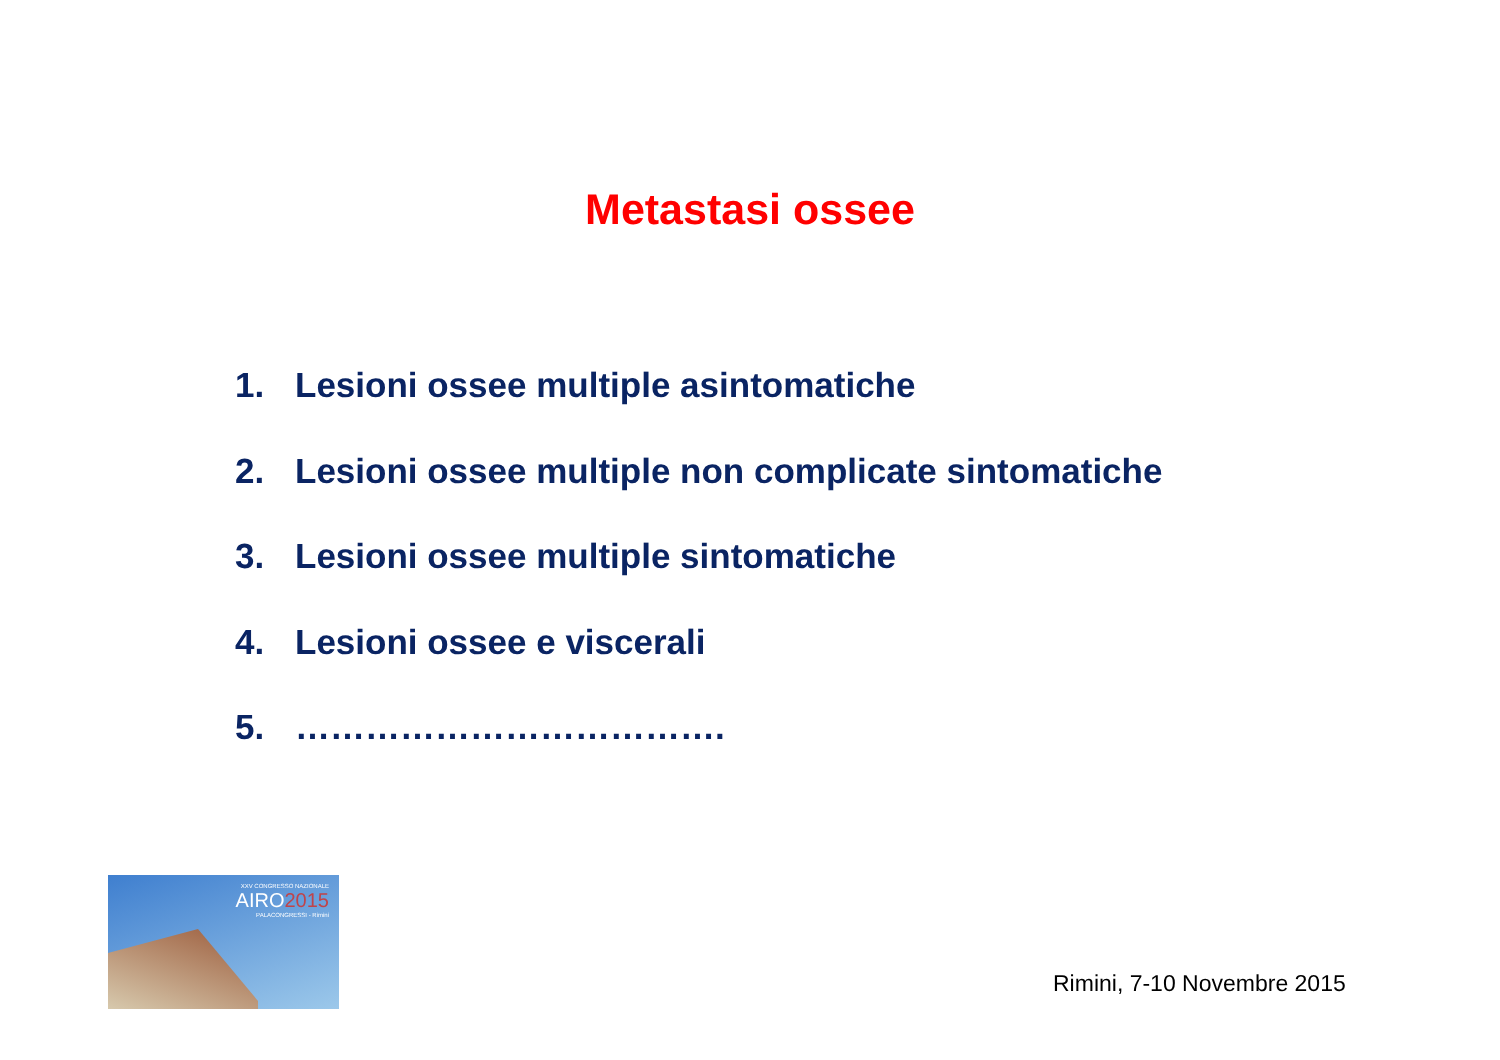Metastasi ossee
1. Lesioni ossee multiple asintomatiche
2. Lesioni ossee multiple non complicate sintomatiche
3. Lesioni ossee multiple sintomatiche
4. Lesioni ossee e viscerali
5. ……………………………….
XXV CONGRESSO NAZIONALE
AIRO2015
PALACONGRESSI - Rimini
Rimini, 7-10 Novembre 2015